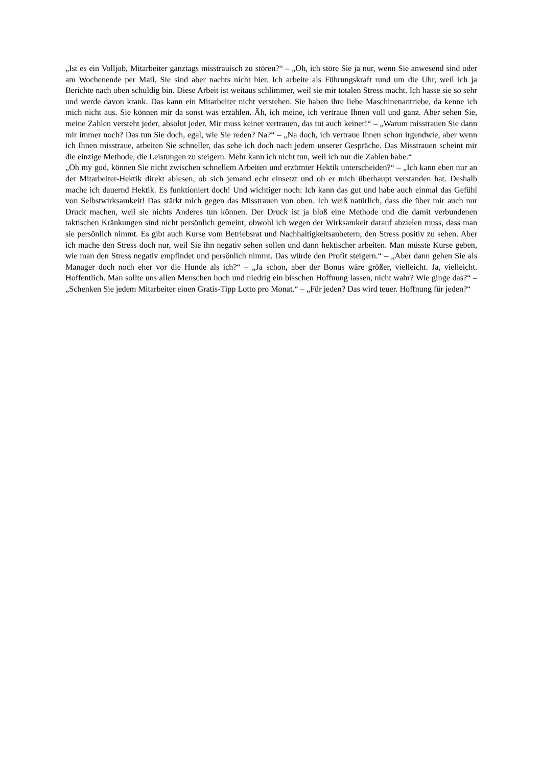„Ist es ein Volljob, Mitarbeiter ganztags misstrauisch zu stören?“ – „Oh, ich störe Sie ja nur, wenn Sie anwesend sind oder am Wochenende per Mail. Sie sind aber nachts nicht hier. Ich arbeite als Führungskraft rund um die Uhr, weil ich ja Berichte nach oben schuldig bin. Diese Arbeit ist weitaus schlimmer, weil sie mir totalen Stress macht. Ich hasse sie so sehr und werde davon krank. Das kann ein Mitarbeiter nicht verstehen. Sie haben ihre liebe Maschinenantriebe, da kenne ich mich nicht aus. Sie können mir da sonst was erzählen. Äh, ich meine, ich vertraue Ihnen voll und ganz. Aber sehen Sie, meine Zahlen versteht jeder, absolut jeder. Mir muss keiner vertrauen, das tut auch keiner!“ – „Warum misstrauen Sie dann mir immer noch? Das tun Sie doch, egal, wie Sie reden? Na?“ – „Na doch, ich vertraue Ihnen schon irgendwie, aber wenn ich Ihnen misstraue, arbeiten Sie schneller, das sehe ich doch nach jedem unserer Gespräche. Das Misstrauen scheint mir die einzige Methode, die Leistungen zu steigern. Mehr kann ich nicht tun, weil ich nur die Zahlen habe.“
„Oh my god, können Sie nicht zwischen schnellem Arbeiten und erzürnter Hektik unterscheiden?“ – „Ich kann eben nur an der Mitarbeiter-Hektik direkt ablesen, ob sich jemand echt einsetzt und ob er mich überhaupt verstanden hat. Deshalb mache ich dauernd Hektik. Es funktioniert doch! Und wichtiger noch: Ich kann das gut und habe auch einmal das Gefühl von Selbstwirksamkeit! Das stärkt mich gegen das Misstrauen von oben. Ich weiß natürlich, dass die über mir auch nur Druck machen, weil sie nichts Anderes tun können. Der Druck ist ja bloß eine Methode und die damit verbundenen taktischen Kränkungen sind nicht persönlich gemeint, obwohl ich wegen der Wirksamkeit darauf abzielen muss, dass man sie persönlich nimmt. Es gibt auch Kurse vom Betriebsrat und Nachhaltigkeitsanbetern, den Stress positiv zu sehen. Aber ich mache den Stress doch nur, weil Sie ihn negativ sehen sollen und dann hektischer arbeiten. Man müsste Kurse geben, wie man den Stress negativ empfindet und persönlich nimmt. Das würde den Profit steigern.“ – „Aber dann gehen Sie als Manager doch noch eher vor die Hunde als ich?“ – „Ja schon, aber der Bonus wäre größer, vielleicht. Ja, vielleicht. Hoffentlich. Man sollte uns allen Menschen hoch und niedrig ein bisschen Hoffnung lassen, nicht wahr? Wie ginge das?“ – „Schenken Sie jedem Mitarbeiter einen Gratis-Tipp Lotto pro Monat.“ – „Für jeden? Das wird teuer. Hoffnung für jeden?“